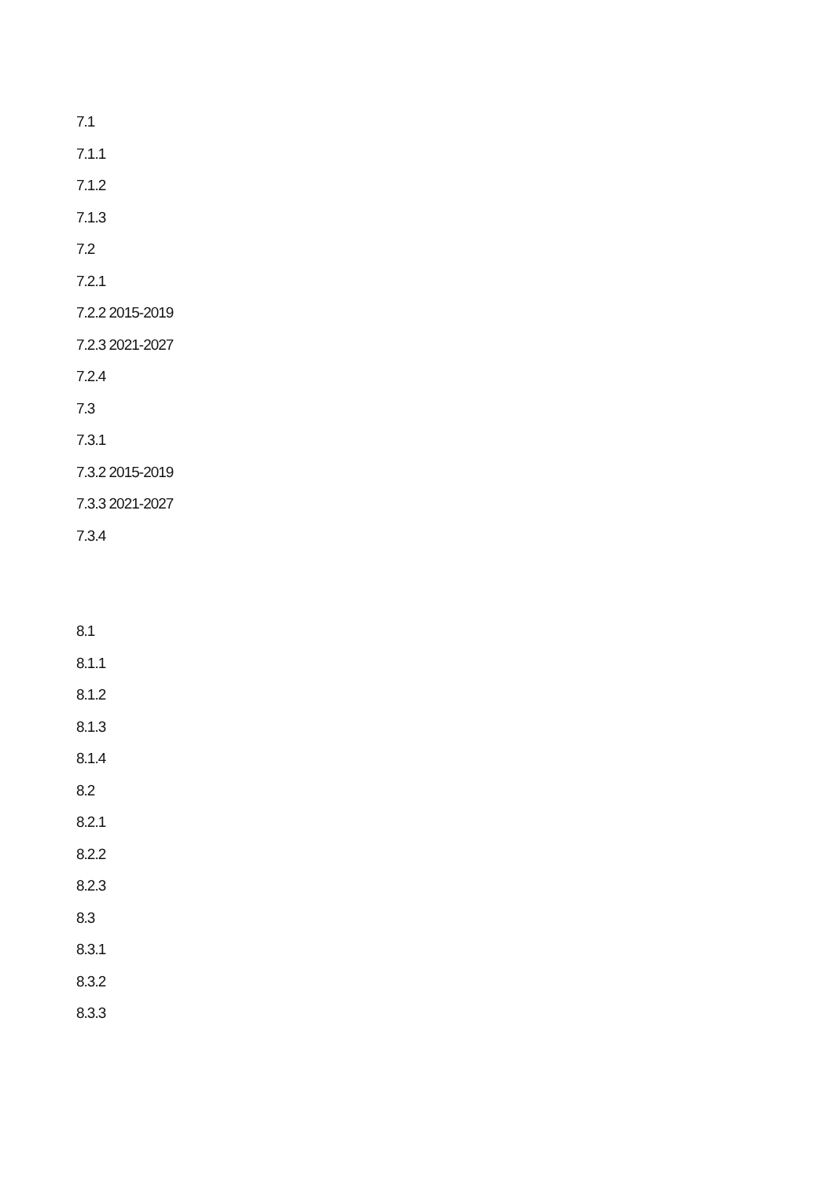7.1
7.1.1
7.1.2
7.1.3
7.2
7.2.1
7.2.2 2015-2019
7.2.3 2021-2027
7.2.4
7.3
7.3.1
7.3.2 2015-2019
7.3.3 2021-2027
7.3.4
8.1
8.1.1
8.1.2
8.1.3
8.1.4
8.2
8.2.1
8.2.2
8.2.3
8.3
8.3.1
8.3.2
8.3.3